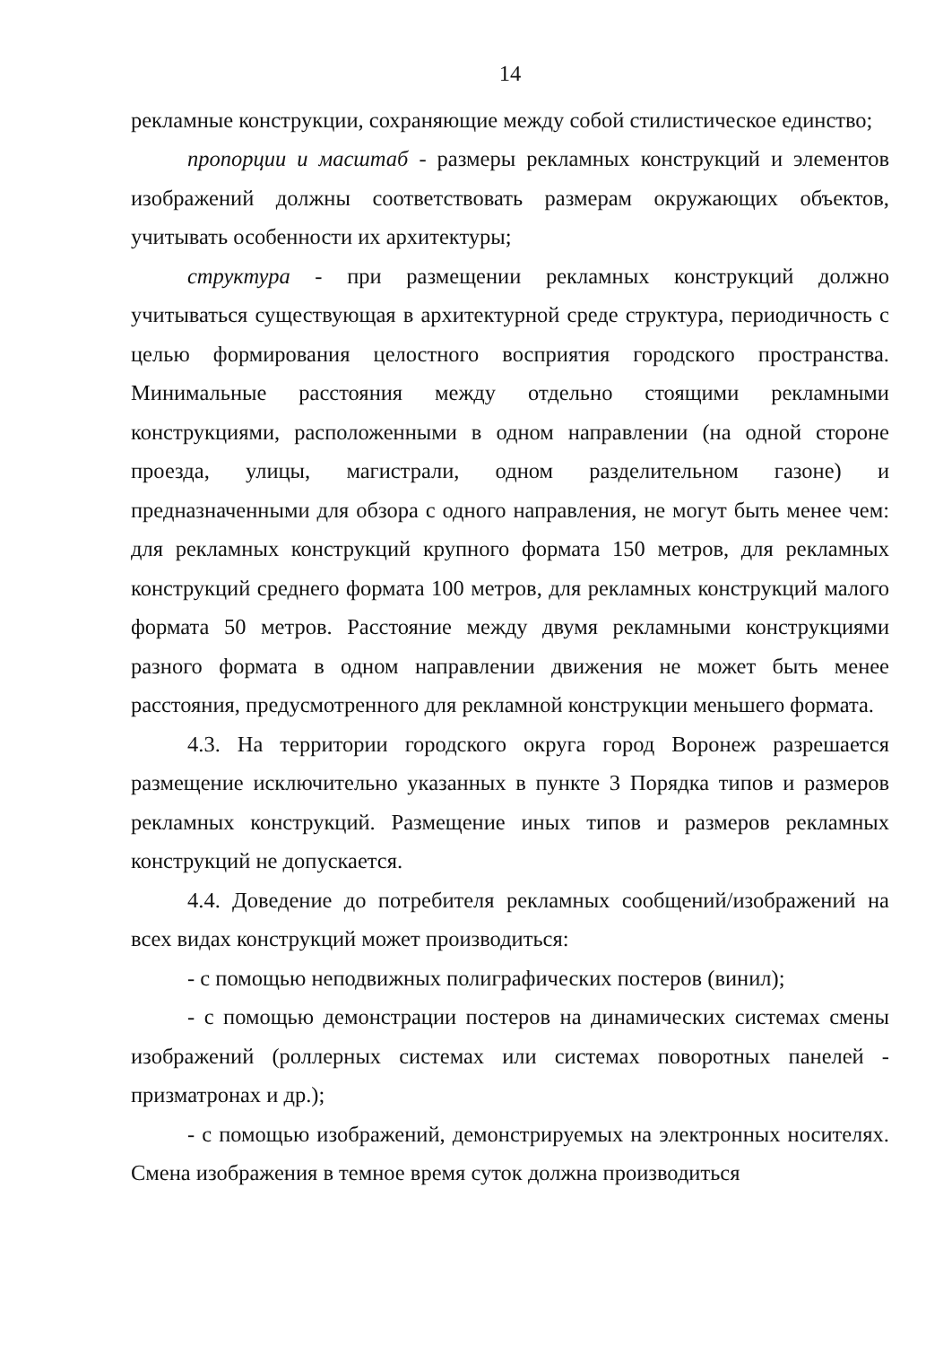14
рекламные конструкции, сохраняющие между собой стилистическое единство;
пропорции и масштаб - размеры рекламных конструкций и элементов изображений должны соответствовать размерам окружающих объектов, учитывать особенности их архитектуры;
структура - при размещении рекламных конструкций должно учитываться существующая в архитектурной среде структура, периодичность с целью формирования целостного восприятия городского пространства. Минимальные расстояния между отдельно стоящими рекламными конструкциями, расположенными в одном направлении (на одной стороне проезда, улицы, магистрали, одном разделительном газоне) и предназначенными для обзора с одного направления, не могут быть менее чем: для рекламных конструкций крупного формата 150 метров, для рекламных конструкций среднего формата 100 метров, для рекламных конструкций малого формата 50 метров. Расстояние между двумя рекламными конструкциями разного формата в одном направлении движения не может быть менее расстояния, предусмотренного для рекламной конструкции меньшего формата.
4.3. На территории городского округа город Воронеж разрешается размещение исключительно указанных в пункте 3 Порядка типов и размеров рекламных конструкций. Размещение иных типов и размеров рекламных конструкций не допускается.
4.4. Доведение до потребителя рекламных сообщений/изображений на всех видах конструкций может производиться:
- с помощью неподвижных полиграфических постеров (винил);
- с помощью демонстрации постеров на динамических системах смены изображений (роллерных системах или системах поворотных панелей - призматронах и др.);
- с помощью изображений, демонстрируемых на электронных носителях. Смена изображения в темное время суток должна производиться